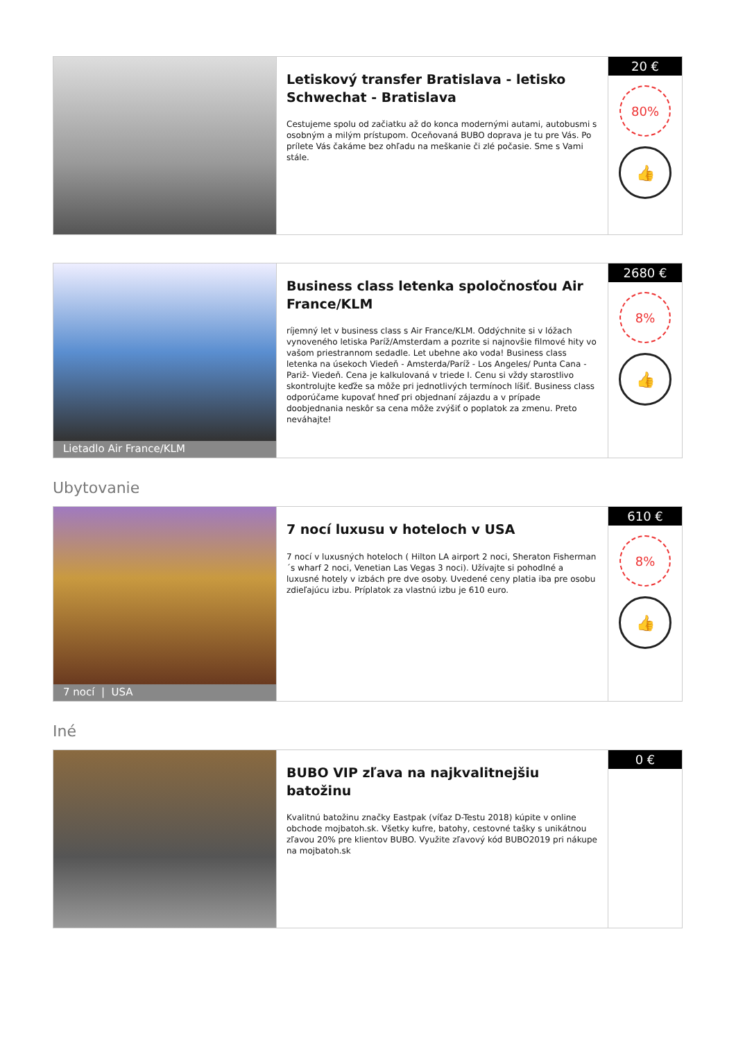Letiskový transfer Bratislava - letisko Schwechat - Bratislava
Cestujeme spolu od začiatku až do konca modernými autami, autobusmi s osobným a milým prístupom. Oceňovaná BUBO doprava je tu pre Vás. Po prílete Vás čakáme bez ohľadu na meškanie či zlé počasie. Sme s Vami stále.
20 €
80%
👍
Lietadlo Air France/KLM
Business class letenka spoločnosťou Air France/KLM
ríjemný let v business class s Air France/KLM. Oddýchnite si v lóžach vynoveného letiska Paríž/Amsterdam a pozrite si najnovšie filmové hity vo vašom priestrannom sedadle. Let ubehne ako voda! Business class letenka na úsekoch Viedeň - Amsterda/Paríž - Los Angeles/ Punta Cana -Pariž- Viedeň. Cena je kalkulovaná v triede I. Cenu si vždy starostlivo skontrolujte keďže sa môže pri jednotlivých termínoch líšiť. Business class odporúčame kupovať hneď pri objednaní zájazdu a v prípade doobjednania neskôr sa cena môže zvýšiť o poplatok za zmenu. Preto neváhajte!
2680 €
8%
👍
Ubytovanie
7 nocí | USA
7 nocí luxusu v hoteloch v USA
7 nocí v luxusných hoteloch ( Hilton LA airport 2 noci, Sheraton Fisherman´s wharf 2 noci, Venetian Las Vegas 3 noci). Užívajte si pohodlné a luxusné hotely v izbách pre dve osoby. Uvedené ceny platia iba pre osobu zdieľajúcu izbu. Príplatok za vlastnú izbu je 610 euro.
610 €
8%
👍
Iné
BUBO VIP zľava na najkvalitnejšiu batožinu
Kvalitnú batožinu značky Eastpak (víťaz D-Testu 2018) kúpite v online obchode mojbatoh.sk. Všetky kufre, batohy, cestovné tašky s unikátnou zľavou 20% pre klientov BUBO. Využite zľavový kód BUBO2019 pri nákupe na mojbatoh.sk
0 €